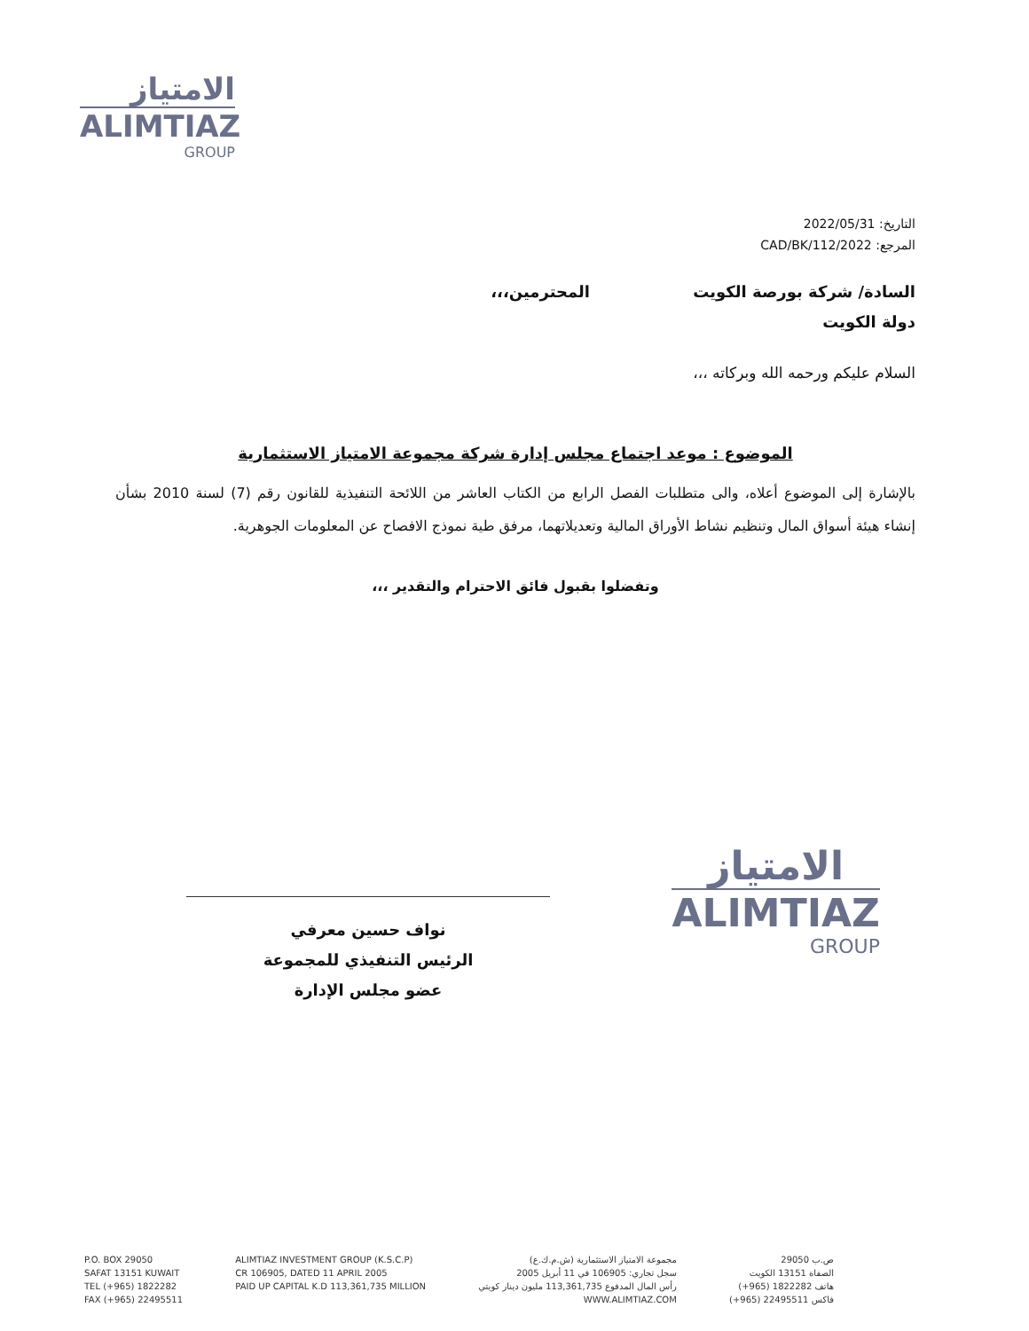الامتياز
ALIMTIAZ
GROUP
التاريخ: 2022/05/31
المرجع: 2022/CAD/BK/112
السادة/ شركة بورصة الكويت المحترمين،،،
دولة الكويت
السلام عليكم ورحمه الله وبركاته ،،،
الموضوع : موعد اجتماع مجلس إدارة شركة مجموعة الامتياز الاستثمارية
بالإشارة إلى الموضوع أعلاه، والى متطلبات الفصل الرابع من الكتاب العاشر من اللائحة التنفيذية للقانون رقم (7) لسنة 2010 بشأن إنشاء هيئة أسواق المال وتنظيم نشاط الأوراق المالية وتعديلاتهما، مرفق طية نموذج الافصاح عن المعلومات الجوهرية.
وتفضلوا بقبول فائق الاحترام والتقدير ،،،
نواف حسين معرفي
الرئيس التنفيذي للمجموعة
عضو مجلس الإدارة
الامتياز
ALIMTIAZ
GROUP
P.O. BOX 29050
SAFAT 13151 KUWAIT
TEL (+965) 1822282
FAX (+965) 22495511
ALIMTIAZ INVESTMENT GROUP (K.S.C.P)
CR 106905, DATED 11 APRIL 2005
PAID UP CAPITAL K.D 113,361,735 MILLION
مجموعة الامتياز الاستثمارية (ش.م.ك.ع)
سجل تجاري: 106905 في 11 أبريل 2005
رأس المال المدفوع 113,361,735 مليون دينار كويتي
WWW.ALIMTIAZ.COM
ص.ب 29050
الصفاة 13151 الكويت
هاتف 1822282 (965+)
فاكس 22495511 (965+)